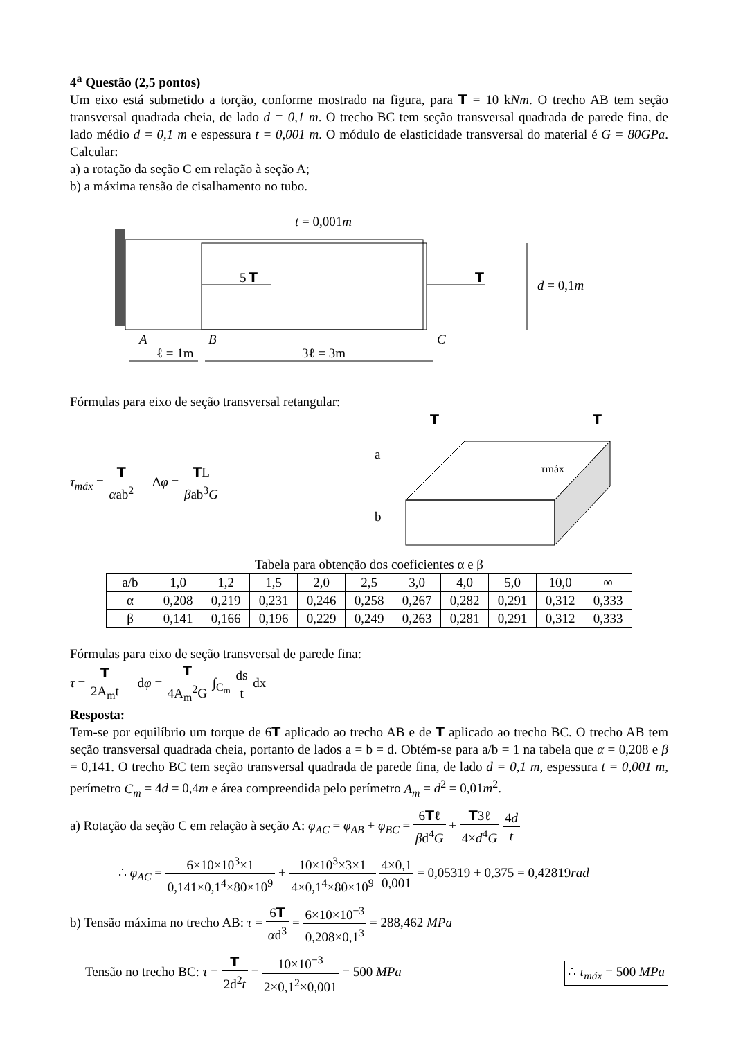4<sup>a</sup> Questão (2,5 pontos)
Um eixo está submetido a torção, conforme mostrado na figura, para T = 10 kNm. O trecho AB tem seção transversal quadrada cheia, de lado d = 0,1 m. O trecho BC tem seção transversal quadrada de parede fina, de lado médio d = 0,1 m e espessura t = 0,001 m. O módulo de elasticidade transversal do material é G = 80GPa. Calcular:
a) a rotação da seção C em relação à seção A;
b) a máxima tensão de cisalhamento no tubo.
5
T
T
t = 0,001m
d = 0,1m
A
B
C
ℓ = 1m
3ℓ = 3m
Fórmulas para eixo de seção transversal retangular:
τ<sub>máx</sub> = T αab<sup>2</sup> Δφ = TL βab<sup>3</sup>G
a
b
T
T
τmáx
Tabela para obtenção dos coeficientes α e β
| a/b | 1,0 | 1,2 | 1,5 | 2,0 | 2,5 | 3,0 | 4,0 | 5,0 | 10,0 | ∞ |
| α | 0,208 | 0,219 | 0,231 | 0,246 | 0,258 | 0,267 | 0,282 | 0,291 | 0,312 | 0,333 |
| β | 0,141 | 0,166 | 0,196 | 0,229 | 0,249 | 0,263 | 0,281 | 0,291 | 0,312 | 0,333 |
Fórmulas para eixo de seção transversal de parede fina:
τ = T 2A<sub>m</sub>t dφ = T 4A<sub>m</sub><sup>2</sup>G ∫<sub>C<sub>m</sub></sub> ds t dx
Resposta:
Tem-se por equilíbrio um torque de 6T aplicado ao trecho AB e de T aplicado ao trecho BC. O trecho AB tem seção transversal quadrada cheia, portanto de lados a = b = d. Obtém-se para a/b = 1 na tabela que α = 0,208 e β = 0,141. O trecho BC tem seção transversal quadrada de parede fina, de lado d = 0,1 m, espessura t = 0,001 m, perímetro C<sub>m</sub> = 4d = 0,4m e área compreendida pelo perímetro A<sub>m</sub> = d<sup>2</sup> = 0,01m<sup>2</sup>.
a) Rotação da seção C em relação à seção A: φ<sub>AC</sub> = φ<sub>AB</sub> + φ<sub>BC</sub> = 6Tℓ βd<sup>4</sup>G + T3ℓ 4×d<sup>4</sup>G 4d t
∴ φ<sub>AC</sub> = 6×10×10<sup>3</sup>×1 0,141×0,1<sup>4</sup>×80×10<sup>9</sup> + 10×10<sup>3</sup>×3×1 4×0,1<sup>4</sup>×80×10<sup>9</sup> 4×0,1 0,001 = 0,05319 + 0,375 = 0,42819rad
b) Tensão máxima no trecho AB: τ = 6T αd<sup>3</sup> = 6×10×10<sup>−3</sup> 0,208×0,1<sup>3</sup> = 288,462 MPa
Tensão no trecho BC: τ = T 2d<sup>2</sup>t = 10×10<sup>−3</sup> 2×0,1<sup>2</sup>×0,001 = 500 MPa ∴ τ<sub>máx</sub> = 500 MPa